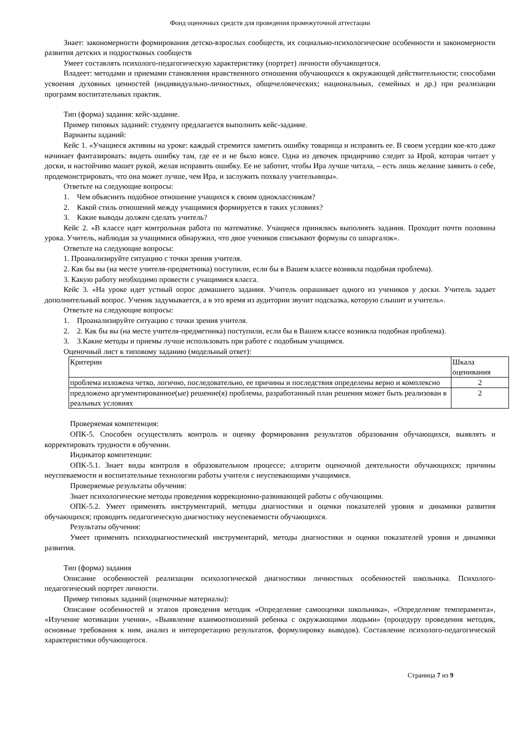Фонд оценочных средств для проведения промежуточной аттестации
Знает: закономерности формирования детско-взрослых сообществ, их социально-психологические особенности и закономерности развития детских и подростковых сообществ
Умеет составлять психолого-педагогическую характеристику (портрет) личности обучающегося.
Владеет: методами и приемами становления нравственного отношения обучающихся к окружающей действительности; способами усвоения духовных ценностей (индивидуально-личностных, общечеловеческих; национальных, семейных и др.) при реализации программ воспитательных практик.
Тип (форма) задания: кейс-задание.
Пример типовых заданий: студенту предлагается выполнить кейс-задание.
Варианты заданий:
Кейс 1. «Учащиеся активны на уроке: каждый стремится заметить ошибку товарища и исправить ее. В своем усердии кое-кто даже начинает фантазировать: видеть ошибку там, где ее и не было вовсе. Одна из девочек придирчиво следит за Ирой, которая читает у доски, и настойчиво машет рукой, желая исправить ошибку. Ее не заботит, чтобы Ира лучше читала, – есть лишь желание заявить о себе, продемонстрировать, что она может лучше, чем Ира, и заслужить похвалу учительницы».
Ответьте на следующие вопросы:
1. Чем объяснить подобное отношение учащихся к своим одноклассникам?
2. Какой стиль отношений между учащимися формируется в таких условиях?
3. Какие выводы должен сделать учитель?
Кейс 2. «В классе идет контрольная работа по математике. Учащиеся принялись выполнять задания. Проходит почти половина урока. Учитель, наблюдая за учащимися обнаружил, что двое учеников списывают формулы со шпаргалок».
Ответьте на следующие вопросы:
1. Проанализируйте ситуацию с точки зрения учителя.
2. Как бы вы (на месте учителя-предметника) поступили, если бы в Вашем классе возникла подобная проблема).
3. Какую работу необходимо провести с учащимися класса.
Кейс 3. «На уроке идет устный опрос домашнего задания. Учитель опрашивает одного из учеников у доски. Учитель задает дополнительный вопрос. Ученик задумывается, а в это время из аудитории звучит подсказка, которую слышит и учитель».
Ответьте на следующие вопросы:
1. Проанализируйте ситуацию с точки зрения учителя.
2. 2. Как бы вы (на месте учителя-предметника) поступили, если бы в Вашем классе возникла подобная проблема).
3. 3.Какие методы и приемы лучше использовать при работе с подобным учащимся.
Оценочный лист к типовому заданию (модельный ответ):
| Критерии | Шкала оценивания |
| проблема изложена четко, логично, последовательно, ее причины и последствия определены верно и комплексно | 2 |
| предложено аргументированное(ые) решение(я) проблемы, разработанный план решения может быть реализован в реальных условиях | 2 |
Проверяемая компетенция:
ОПК-5. Способен осуществлять контроль и оценку формирования результатов образования обучающихся, выявлять и корректировать трудности в обучении.
Индикатор компетенции:
ОПК-5.1. Знает виды контроля в образовательном процессе; алгоритм оценочной деятельности обучающихся; причины неуспеваемости и воспитательные технологии работы учителя с неуспевающими учащимися.
Проверяемые результаты обучения:
Знает психологические методы проведения коррекционно-развивающей работы с обучающими.
ОПК-5.2. Умеет применять инструментарий, методы диагностики и оценки показателей уровня и динамики развития обучающихся; проводить педагогическую диагностику неуспеваемости обучающихся.
Результаты обучения:
Умеет применять психодиагностический инструментарий, методы диагностики и оценки показателей уровня и динамики развития.
Тип (форма) задания
Описание особенностей реализации психологической диагностики личностных особенностей школьника. Психолого-педагогический портрет личности.
Пример типовых заданий (оценочные материалы):
Описание особенностей и этапов проведения методик «Определение самооценки школьника», «Определение темперамента», «Изучение мотивации учения», «Выявление взаимоотношений ребенка с окружающими людьми» (процедуру проведения методик, основные требования к ним, анализ и интерпретацию результатов, формулировку выводов). Составление психолого-педагогической характеристики обучающегося.
Страница 7 из 9